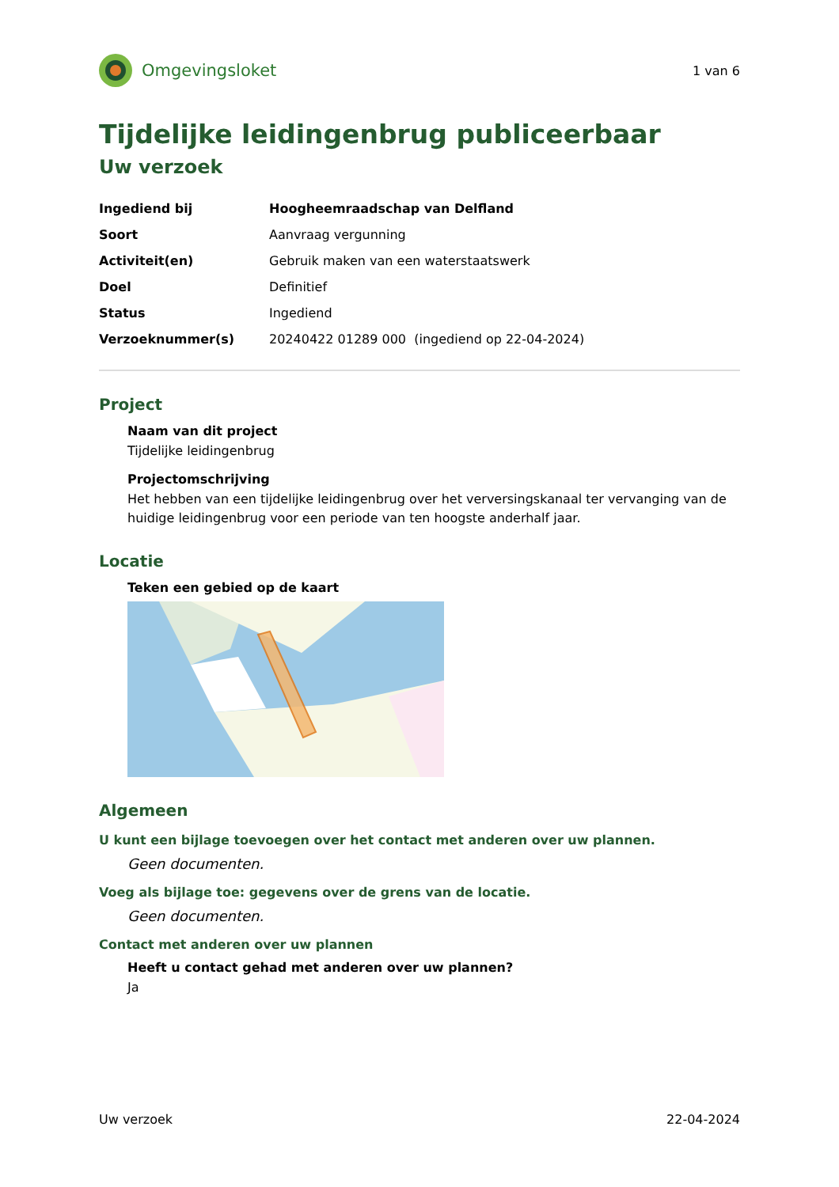Omgevingsloket
1 van 6
Tijdelijke leidingenbrug publiceerbaar
Uw verzoek
| Ingediend bij | Hoogheemraadschap van Delfland |
| Soort | Aanvraag vergunning |
| Activiteit(en) | Gebruik maken van een waterstaatswerk |
| Doel | Definitief |
| Status | Ingediend |
| Verzoeknummer(s) | 20240422 01289 000 (ingediend op 22-04-2024) |
Project
Naam van dit project
Tijdelijke leidingenbrug
Projectomschrijving
Het hebben van een tijdelijke leidingenbrug over het verversingskanaal ter vervanging van de huidige leidingenbrug voor een periode van ten hoogste anderhalf jaar.
Locatie
Teken een gebied op de kaart
Algemeen
U kunt een bijlage toevoegen over het contact met anderen over uw plannen.
Geen documenten.
Voeg als bijlage toe: gegevens over de grens van de locatie.
Geen documenten.
Contact met anderen over uw plannen
Heeft u contact gehad met anderen over uw plannen?
Ja
Uw verzoek 22-04-2024